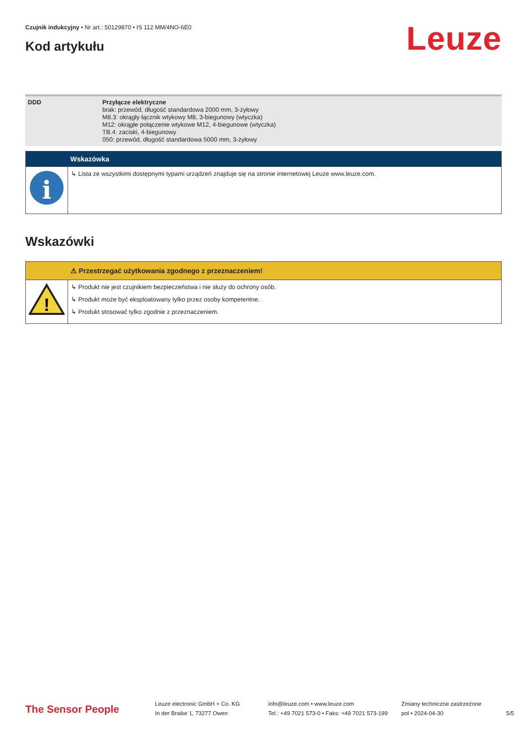Czujnik indukcyjny • Nr art.: 50129870 • IS 112 MM/4NO-6E0
Kod artykułu
Leuze
| DDD | Przyłącze elektryczne brak: przewód, długość standardowa 2000 mm, 3-żyłowy M8.3: okrągły łącznik wtykowy M8, 3-biegunowy (wtyczka) M12: okrągłe połączenie wtykowe M12, 4-biegunowe (wtyczka) TB.4: zaciski, 4-biegunowy 050: przewód, długość standardowa 5000 mm, 3-żyłowy |
| | Wskazówka |
| --- | --- |
| i | ↳ Lista ze wszystkimi dostępnymi typami urządzeń znajduje się na stronie internetowej Leuze www.leuze.com. |
Wskazówki
| | ⚠ Przestrzegać użytkowania zgodnego z przeznaczeniem! |
| --- | --- |
| ! | ↳ Produkt nie jest czujnikiem bezpieczeństwa i nie służy do ochrony osób. ↳ Produkt może być eksploatowany tylko przez osoby kompetentne. ↳ Produkt stosować tylko zgodnie z przeznaczeniem. |
The Sensor People
Leuze electronic GmbH + Co. KG
In der Braike 1, 73277 Owen
info@leuze.com • www.leuze.com
Tel.: +49 7021 573-0 • Faks: +49 7021 573-199
Zmiany techniczne zastrzeżone
pol • 2024-04-30
5/5